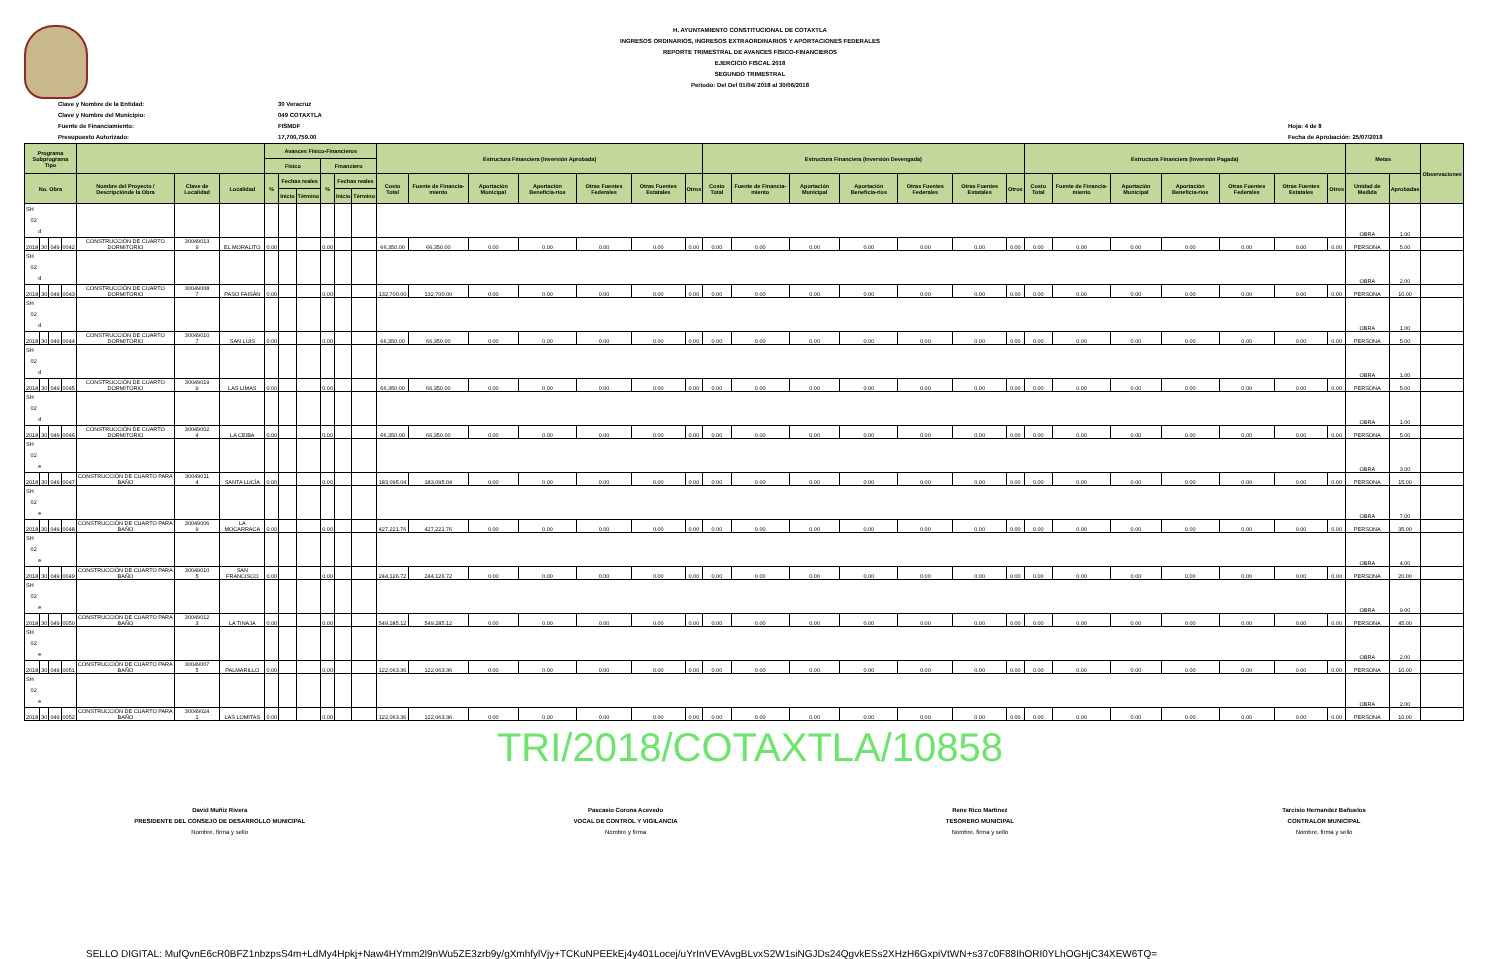H. AYUNTAMIENTO CONSTITUCIONAL DE COTAXTLA
INGRESOS ORDINARIOS, INGRESOS EXTRAORDINARIOS Y APORTACIONES FEDERALES
REPORTE TRIMESTRAL DE AVANCES FÍSICO-FINANCIEROS
EJERCICIO FISCAL 2018
SEGUNDO TRIMESTRAL
Periodo: Del Del 01/04/ 2018 al 30/06/2018
Clave y Nombre de la Entidad:
Clave y Nombre del Municipio:
Fuente de Financiamiento:
Presupuesto Autorizado:
30 Veracruz
049 COTAXTLA
FISMDF
17,700,759.00
Hoja: 4 de 8
Fecha de Aprobación: 25/07/2018
| Programa Subprograma Tipo | | | | | | | Avances Físico-Financieros | | | | | | Estructura Financiera (Inversión Aprobada) | | | | | | | Estructura Financiera (Inversión Devengada) | | | | | | | Estructura Financiera (Inversión Pagada) | | | | | | | Metas | | Observaciones |
| --- | --- | --- | --- | --- | --- | --- | --- | --- | --- | --- | --- | --- | --- | --- | --- | --- | --- | --- | --- | --- | --- | --- | --- | --- | --- | --- | --- | --- | --- | --- | --- | --- | --- | --- | --- | --- |
| | | | | | | | Físico | | | Financiero | | | | | | | | | | | | | | | | | | | | | | | | | | |
| No. Obra | | | | Nombre del Proyecto / Descripciónde la Obra | Clave de Localidad | Localidad | % | Fechas reales | | % | Fechas reales | | Costo Total | Fuente de Financia-miento | Aportación Municipal | Aportación Beneficia-rios | Otras Fuentes Federales | Otras Fuentes Estatales | Otros | Costo Total | Fuente de Financia-miento | Aportación Municipal | Aportación Beneficia-rios | Otras Fuentes Federales | Otras Fuentes Estatales | Otros | Costo Total | Fuente de Financia-miento | Aportación Municipal | Aportación Beneficia-rios | Otras Fuentes Federales | Otras Fuentes Estatales | Otros | Unidad de Medida | Aprobadas | |
| | | | | | | | | Inicio | Término | | Inicio | Término | | | | | | | | | | | | | | | | | | | | | | | | |
| SH 02 d | | | | | | | | | | | | | | | | | | | | | | | | | | | | | | | | | | OBRA | 1.00 | |
| 2018 | 30 | 049 | 0042 | CONSTRUCCIÓN DE CUARTO DORMITORIO | 30049013 9 | EL MORALITO | 0.00 | | | 0.00 | | | 66,350.00 | 66,350.00 | 0.00 | 0.00 | 0.00 | 0.00 | 0.00 | 0.00 | 0.00 | 0.00 | 0.00 | 0.00 | 0.00 | 0.00 | 0.00 | 0.00 | 0.00 | 0.00 | 0.00 | 0.00 | 0.00 | PERSONA | 5.00 | |
| SH 02 d | | | | | | | | | | | | | | | | | | | | | | | | | | | | | | | | | | OBRA | 2.00 | |
| 2018 | 30 | 049 | 0043 | CONSTRUCCIÓN DE CUARTO DORMITORIO | 30049008 7 | PASO FAISÁN | 0.00 | | | 0.00 | | | 132,700.00 | 132,700.00 | 0.00 | 0.00 | 0.00 | 0.00 | 0.00 | 0.00 | 0.00 | 0.00 | 0.00 | 0.00 | 0.00 | 0.00 | 0.00 | 0.00 | 0.00 | 0.00 | 0.00 | 0.00 | 0.00 | PERSONA | 10.00 | |
| SH 02 d | | | | | | | | | | | | | | | | | | | | | | | | | | | | | | | | | | OBRA | 1.00 | |
| 2018 | 30 | 049 | 0044 | CONSTRUCCIÓN DE CUARTO DORMITORIO | 30049010 7 | SAN LUIS | 0.00 | | | 0.00 | | | 66,350.00 | 66,350.00 | 0.00 | 0.00 | 0.00 | 0.00 | 0.00 | 0.00 | 0.00 | 0.00 | 0.00 | 0.00 | 0.00 | 0.00 | 0.00 | 0.00 | 0.00 | 0.00 | 0.00 | 0.00 | 0.00 | PERSONA | 5.00 | |
| SH 02 d | | | | | | | | | | | | | | | | | | | | | | | | | | | | | | | | | | OBRA | 1.00 | |
| 2018 | 30 | 049 | 0045 | CONSTRUCCIÓN DE CUARTO DORMITORIO | 30049019 9 | LAS LIMAS | 0.00 | | | 0.00 | | | 66,350.00 | 66,350.00 | 0.00 | 0.00 | 0.00 | 0.00 | 0.00 | 0.00 | 0.00 | 0.00 | 0.00 | 0.00 | 0.00 | 0.00 | 0.00 | 0.00 | 0.00 | 0.00 | 0.00 | 0.00 | 0.00 | PERSONA | 5.00 | |
| SH 02 d | | | | | | | | | | | | | | | | | | | | | | | | | | | | | | | | | | OBRA | 1.00 | |
| 2018 | 30 | 049 | 0046 | CONSTRUCCIÓN DE CUARTO DORMITORIO | 30049002 4 | LA CEIBA | 0.00 | | | 0.00 | | | 66,350.00 | 66,350.00 | 0.00 | 0.00 | 0.00 | 0.00 | 0.00 | 0.00 | 0.00 | 0.00 | 0.00 | 0.00 | 0.00 | 0.00 | 0.00 | 0.00 | 0.00 | 0.00 | 0.00 | 0.00 | 0.00 | PERSONA | 5.00 | |
| SH 02 e | | | | | | | | | | | | | | | | | | | | | | | | | | | | | | | | | | OBRA | 3.00 | |
| 2018 | 30 | 049 | 0047 | CONSTRUCCIÓN DE CUARTO PARA BAÑO | 30049011 4 | SANTA LUCÍA | 0.00 | | | 0.00 | | | 183,095.04 | 183,095.04 | 0.00 | 0.00 | 0.00 | 0.00 | 0.00 | 0.00 | 0.00 | 0.00 | 0.00 | 0.00 | 0.00 | 0.00 | 0.00 | 0.00 | 0.00 | 0.00 | 0.00 | 0.00 | 0.00 | PERSONA | 15.00 | |
| SH 02 e | | | | | | | | | | | | | | | | | | | | | | | | | | | | | | | | | | OBRA | 7.00 | |
| 2018 | 30 | 049 | 0048 | CONSTRUCCIÓN DE CUARTO PARA BAÑO | 30049006 9 | LA MOCARRACA | 0.00 | | | 0.00 | | | 427,221.76 | 427,221.76 | 0.00 | 0.00 | 0.00 | 0.00 | 0.00 | 0.00 | 0.00 | 0.00 | 0.00 | 0.00 | 0.00 | 0.00 | 0.00 | 0.00 | 0.00 | 0.00 | 0.00 | 0.00 | 0.00 | PERSONA | 35.00 | |
| SH 02 e | | | | | | | | | | | | | | | | | | | | | | | | | | | | | | | | | | OBRA | 4.00 | |
| 2018 | 30 | 049 | 0049 | CONSTRUCCIÓN DE CUARTO PARA BAÑO | 30049010 5 | SAN FRANCISCO | 0.00 | | | 0.00 | | | 244,126.72 | 244,126.72 | 0.00 | 0.00 | 0.00 | 0.00 | 0.00 | 0.00 | 0.00 | 0.00 | 0.00 | 0.00 | 0.00 | 0.00 | 0.00 | 0.00 | 0.00 | 0.00 | 0.00 | 0.00 | 0.00 | PERSONA | 20.00 | |
| SH 02 e | | | | | | | | | | | | | | | | | | | | | | | | | | | | | | | | | | OBRA | 9.00 | |
| 2018 | 30 | 049 | 0050 | CONSTRUCCIÓN DE CUARTO PARA BAÑO | 30049012 3 | LA TINAJA | 0.00 | | | 0.00 | | | 549,285.12 | 549,285.12 | 0.00 | 0.00 | 0.00 | 0.00 | 0.00 | 0.00 | 0.00 | 0.00 | 0.00 | 0.00 | 0.00 | 0.00 | 0.00 | 0.00 | 0.00 | 0.00 | 0.00 | 0.00 | 0.00 | PERSONA | 45.00 | |
| SH 02 e | | | | | | | | | | | | | | | | | | | | | | | | | | | | | | | | | | OBRA | 2.00 | |
| 2018 | 30 | 049 | 0051 | CONSTRUCCIÓN DE CUARTO PARA BAÑO | 30049007 5 | PALMARILLO | 0.00 | | | 0.00 | | | 122,063.36 | 122,063.36 | 0.00 | 0.00 | 0.00 | 0.00 | 0.00 | 0.00 | 0.00 | 0.00 | 0.00 | 0.00 | 0.00 | 0.00 | 0.00 | 0.00 | 0.00 | 0.00 | 0.00 | 0.00 | 0.00 | PERSONA | 10.00 | |
| SH 02 e | | | | | | | | | | | | | | | | | | | | | | | | | | | | | | | | | | OBRA | 2.00 | |
| 2018 | 30 | 049 | 0052 | CONSTRUCCIÓN DE CUARTO PARA BAÑO | 30049024 1 | LAS LOMITAS | 0.00 | | | 0.00 | | | 122,063.36 | 122,063.36 | 0.00 | 0.00 | 0.00 | 0.00 | 0.00 | 0.00 | 0.00 | 0.00 | 0.00 | 0.00 | 0.00 | 0.00 | 0.00 | 0.00 | 0.00 | 0.00 | 0.00 | 0.00 | 0.00 | PERSONA | 10.00 | |
TRI/2018/COTAXTLA/10858
David Muñiz Rivera
PRESIDENTE DEL CONSEJO DE DESARROLLO MUNICIPAL
Nombre, firma y sello
Pascasio Corona Acevedo
VOCAL DE CONTROL Y VIGILANCIA
Nombre y firma
Rene Rico Martinez
TESORERO MUNICIPAL
Nombre, firma y sello
Tarcisio Hernandez Bañuelos
CONTRALOR MUNICIPAL
Nombre, firma y sello
SELLO DIGITAL: MufQvnE6cR0BFZ1nbzpsS4m+LdMy4Hpkj+Naw4HYmm2l9nWu5ZE3zrb9y/gXmhfylVjy+TCKuNPEEkEj4y401Locej/uYrInVEVAvgBLvxS2W1siNGJDs24QgvkESs2XHzH6GxpiVtWN+s37c0F88IhORI0YLhOGHjC34XEW6TQ=